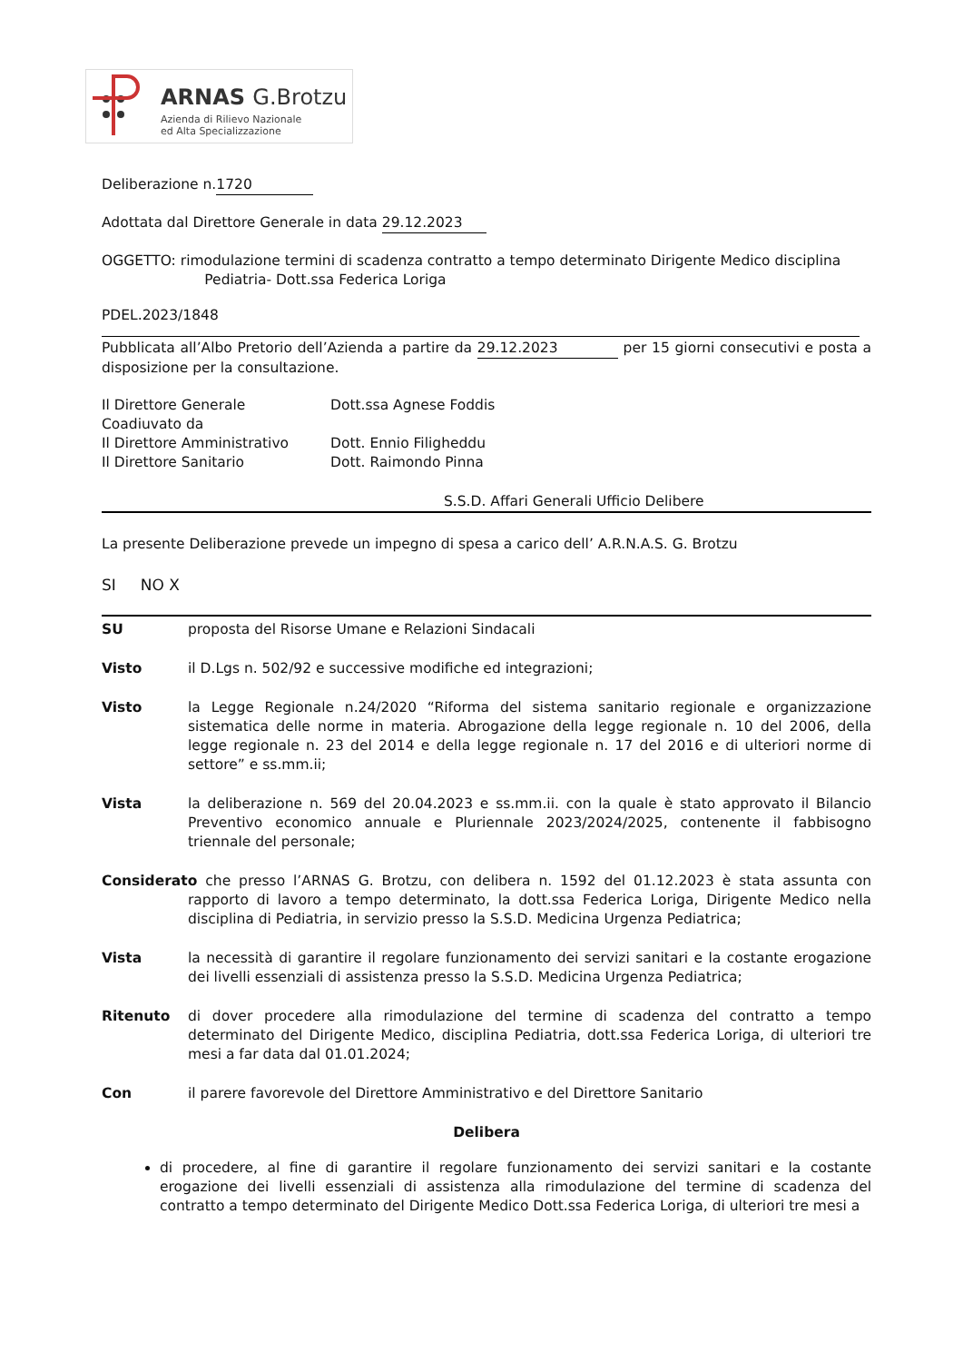ARNAS G.Brotzu
Azienda di Rilievo Nazionale
ed Alta Specializzazione
Deliberazione n. 1720
Adottata dal Direttore Generale in data 29.12.2023
OGGETTO: rimodulazione termini di scadenza contratto a tempo determinato Dirigente Medico disciplina
Pediatria- Dott.ssa Federica Loriga
PDEL.2023/1848
Pubblicata all’Albo Pretorio dell’Azienda a partire da 29.12.2023 per 15 giorni consecutivi e posta a disposizione per la consultazione.
Il Direttore Generale Dott.ssa Agnese Foddis Coadiuvato da Il Direttore Amministrativo Dott. Ennio Filigheddu Il Direttore Sanitario Dott. Raimondo Pinna
S.S.D. Affari Generali Ufficio Delibere
La presente Deliberazione prevede un impegno di spesa a carico dell’ A.R.N.A.S. G. Brotzu
SI NO X
SU proposta del Risorse Umane e Relazioni Sindacali
Visto il D.Lgs n. 502/92 e successive modifiche ed integrazioni;
Visto la Legge Regionale n.24/2020 “Riforma del sistema sanitario regionale e organizzazione sistematica delle norme in materia. Abrogazione della legge regionale n. 10 del 2006, della legge regionale n. 23 del 2014 e della legge regionale n. 17 del 2016 e di ulteriori norme di settore” e ss.mm.ii;
Vista la deliberazione n. 569 del 20.04.2023 e ss.mm.ii. con la quale è stato approvato il Bilancio Preventivo economico annuale e Pluriennale 2023/2024/2025, contenente il fabbisogno triennale del personale;
Considerato che presso l’ARNAS G. Brotzu, con delibera n. 1592 del 01.12.2023 è stata assunta con rapporto di lavoro a tempo determinato, la dott.ssa Federica Loriga, Dirigente Medico nella disciplina di Pediatria, in servizio presso la S.S.D. Medicina Urgenza Pediatrica;
Vista la necessità di garantire il regolare funzionamento dei servizi sanitari e la costante erogazione dei livelli essenziali di assistenza presso la S.S.D. Medicina Urgenza Pediatrica;
Ritenuto di dover procedere alla rimodulazione del termine di scadenza del contratto a tempo determinato del Dirigente Medico, disciplina Pediatria, dott.ssa Federica Loriga, di ulteriori tre mesi a far data dal 01.01.2024;
Con il parere favorevole del Direttore Amministrativo e del Direttore Sanitario
Delibera
di procedere, al fine di garantire il regolare funzionamento dei servizi sanitari e la costante erogazione dei livelli essenziali di assistenza alla rimodulazione del termine di scadenza del contratto a tempo determinato del Dirigente Medico Dott.ssa Federica Loriga, di ulteriori tre mesi a